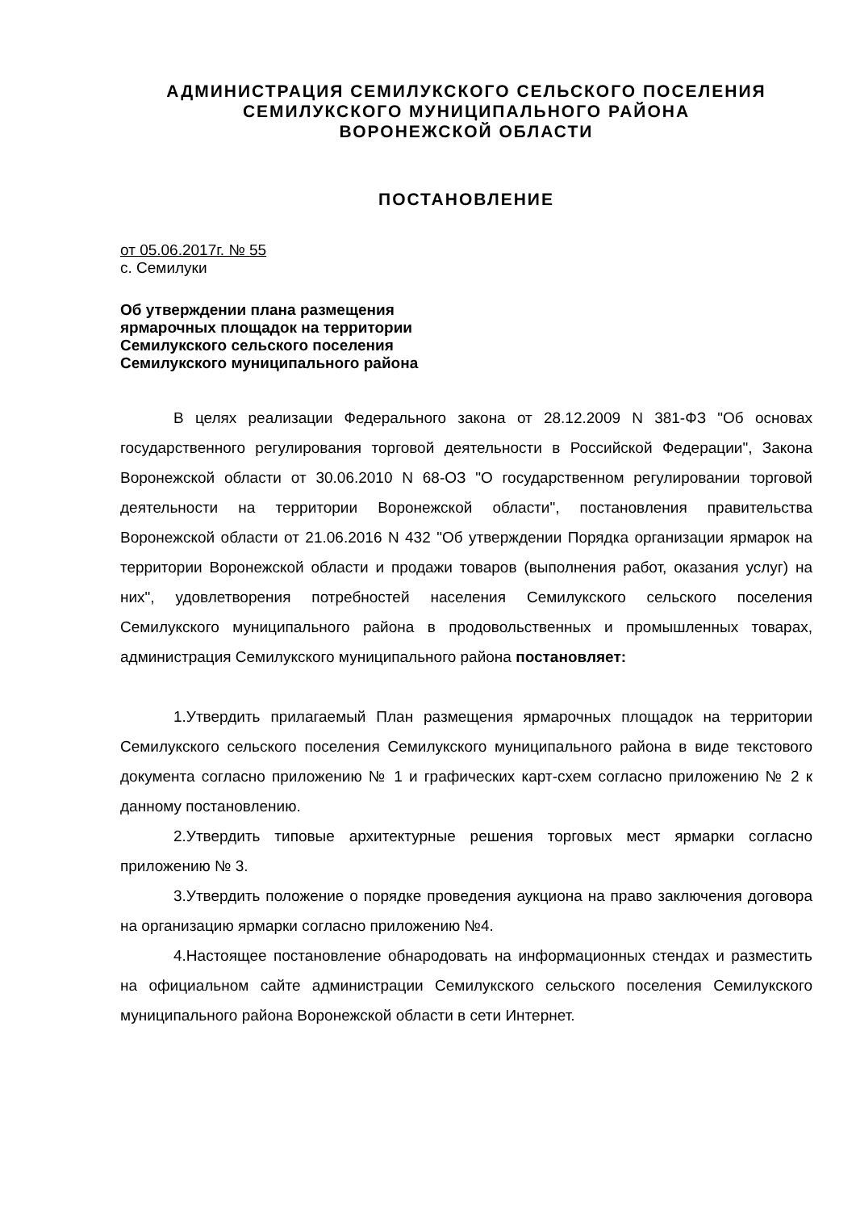АДМИНИСТРАЦИЯ СЕМИЛУКСКОГО СЕЛЬСКОГО ПОСЕЛЕНИЯ
СЕМИЛУКСКОГО МУНИЦИПАЛЬНОГО РАЙОНА
ВОРОНЕЖСКОЙ ОБЛАСТИ
ПОСТАНОВЛЕНИЕ
от 05.06.2017г. № 55
с. Семилуки
Об утверждении плана размещения
ярмарочных площадок на территории
Семилукского сельского поселения
Семилукского муниципального района
В целях реализации Федерального закона от 28.12.2009 N 381-ФЗ "Об основах государственного регулирования торговой деятельности в Российской Федерации", Закона Воронежской области от 30.06.2010 N 68-ОЗ "О государственном регулировании торговой деятельности на территории Воронежской области", постановления правительства Воронежской области от 21.06.2016 N 432 "Об утверждении Порядка организации ярмарок на территории Воронежской области и продажи товаров (выполнения работ, оказания услуг) на них", удовлетворения потребностей населения Семилукского сельского поселения Семилукского муниципального района в продовольственных и промышленных товарах, администрация Семилукского муниципального района постановляет:
1.Утвердить прилагаемый План размещения ярмарочных площадок на территории Семилукского сельского поселения Семилукского муниципального района в виде текстового документа согласно приложению № 1 и графических карт-схем согласно приложению № 2 к данному постановлению.
2.Утвердить типовые архитектурные решения торговых мест ярмарки согласно приложению № 3.
3.Утвердить положение о порядке проведения аукциона на право заключения договора на организацию ярмарки согласно приложению №4.
4.Настоящее постановление обнародовать на информационных стендах и разместить на официальном сайте администрации Семилукского сельского поселения Семилукского муниципального района Воронежской области в сети Интернет.